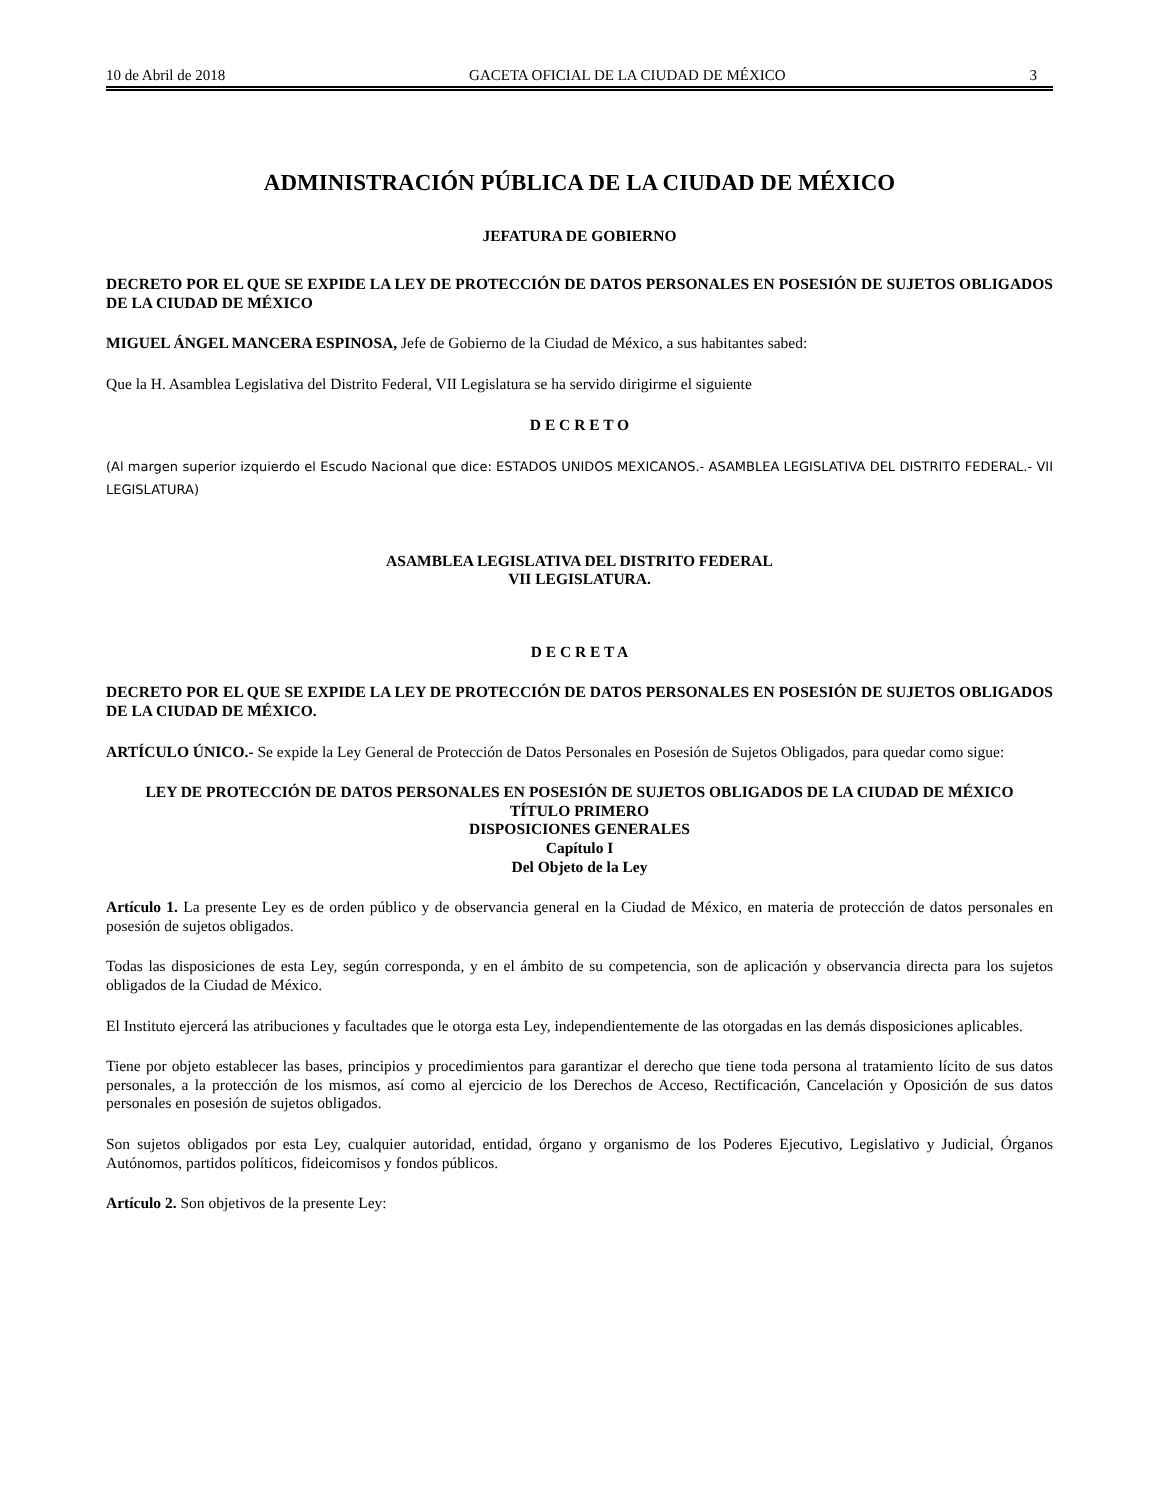10 de Abril de 2018 GACETA OFICIAL DE LA CIUDAD DE MÉXICO 3
ADMINISTRACIÓN PÚBLICA DE LA CIUDAD DE MÉXICO
JEFATURA DE GOBIERNO
DECRETO POR EL QUE SE EXPIDE LA LEY DE PROTECCIÓN DE DATOS PERSONALES EN POSESIÓN DE SUJETOS OBLIGADOS DE LA CIUDAD DE MÉXICO
MIGUEL ÁNGEL MANCERA ESPINOSA, Jefe de Gobierno de la Ciudad de México, a sus habitantes sabed:
Que la H. Asamblea Legislativa del Distrito Federal, VII Legislatura se ha servido dirigirme el siguiente
D E C R E T O
(Al margen superior izquierdo el Escudo Nacional que dice: ESTADOS UNIDOS MEXICANOS.- ASAMBLEA LEGISLATIVA DEL DISTRITO FEDERAL.- VII LEGISLATURA)
ASAMBLEA LEGISLATIVA DEL DISTRITO FEDERAL
VII LEGISLATURA.
D E C R E T A
DECRETO POR EL QUE SE EXPIDE LA LEY DE PROTECCIÓN DE DATOS PERSONALES EN POSESIÓN DE SUJETOS OBLIGADOS DE LA CIUDAD DE MÉXICO.
ARTÍCULO ÚNICO.- Se expide la Ley General de Protección de Datos Personales en Posesión de Sujetos Obligados, para quedar como sigue:
LEY DE PROTECCIÓN DE DATOS PERSONALES EN POSESIÓN DE SUJETOS OBLIGADOS DE LA CIUDAD DE MÉXICO
TÍTULO PRIMERO
DISPOSICIONES GENERALES
Capítulo I
Del Objeto de la Ley
Artículo 1. La presente Ley es de orden público y de observancia general en la Ciudad de México, en materia de protección de datos personales en posesión de sujetos obligados.
Todas las disposiciones de esta Ley, según corresponda, y en el ámbito de su competencia, son de aplicación y observancia directa para los sujetos obligados de la Ciudad de México.
El Instituto ejercerá las atribuciones y facultades que le otorga esta Ley, independientemente de las otorgadas en las demás disposiciones aplicables.
Tiene por objeto establecer las bases, principios y procedimientos para garantizar el derecho que tiene toda persona al tratamiento lícito de sus datos personales, a la protección de los mismos, así como al ejercicio de los Derechos de Acceso, Rectificación, Cancelación y Oposición de sus datos personales en posesión de sujetos obligados.
Son sujetos obligados por esta Ley, cualquier autoridad, entidad, órgano y organismo de los Poderes Ejecutivo, Legislativo y Judicial, Órganos Autónomos, partidos políticos, fideicomisos y fondos públicos.
Artículo 2. Son objetivos de la presente Ley: